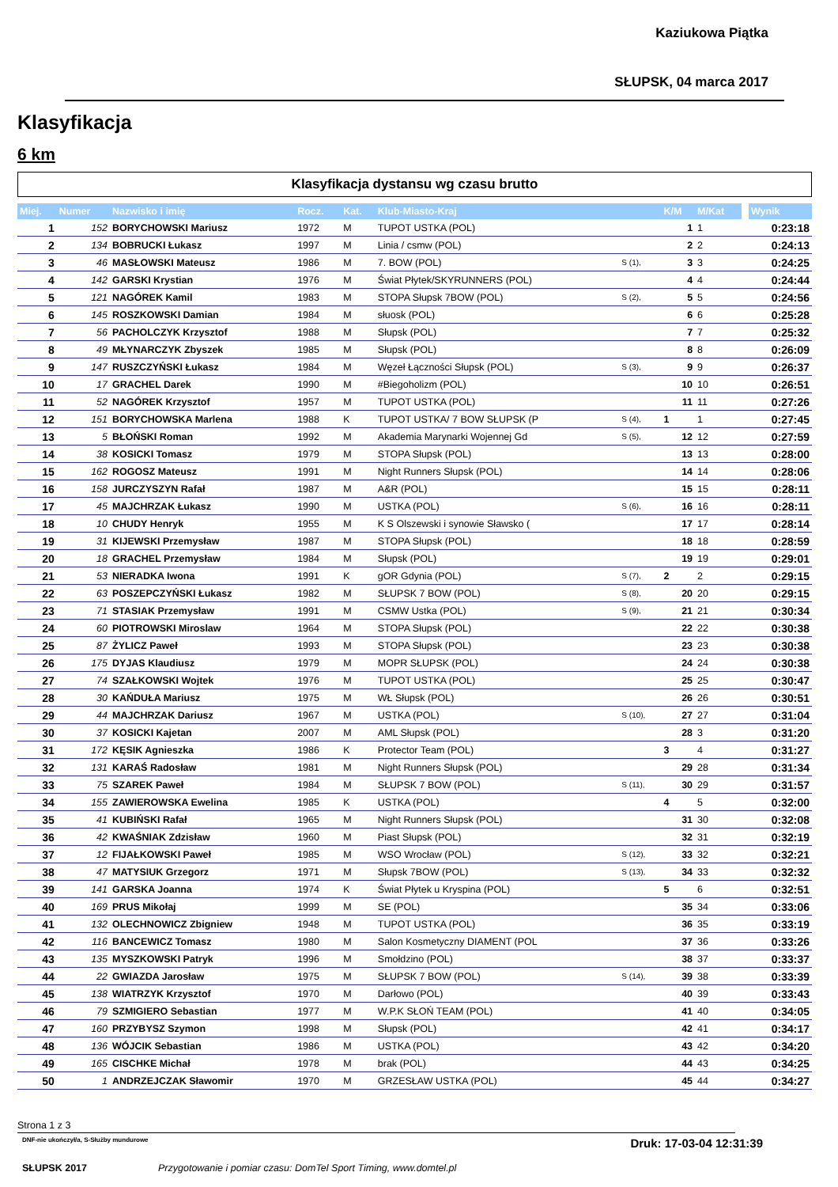Kaziukowa Piątka
SŁUPSK, 04 marca 2017
Klasyfikacja
6 km
Klasyfikacja dystansu wg czasu brutto
| Miej. | Numer | Nazwisko i imię | Rocz. | Kat. | Klub-Miasto-Kraj | | K/M | M/Kat | | Wynik |
| --- | --- | --- | --- | --- | --- | --- | --- | --- | --- | --- |
| 1 | 152 | BORYCHOWSKI Mariusz | 1972 | M | TUPOT USTKA (POL) | | 1 | 1 | | 0:23:18 |
| 2 | 134 | BOBRUCKI Łukasz | 1997 | M | Linia / csmw (POL) | | 2 | 2 | | 0:24:13 |
| 3 | 46 | MASŁOWSKI Mateusz | 1986 | M | 7. BOW (POL) | S (1), | 3 | 3 | | 0:24:25 |
| 4 | 142 | GARSKI Krystian | 1976 | M | Świat Płytek/SKYRUNNERS (POL) | | 4 | 4 | | 0:24:44 |
| 5 | 121 | NAGÓREK Kamil | 1983 | M | STOPA Słupsk 7BOW (POL) | S (2), | 5 | 5 | | 0:24:56 |
| 6 | 145 | ROSZKOWSKI Damian | 1984 | M | słuosk (POL) | | 6 | 6 | | 0:25:28 |
| 7 | 56 | PACHOLCZYK Krzysztof | 1988 | M | Słupsk (POL) | | 7 | 7 | | 0:25:32 |
| 8 | 49 | MŁYNARCZYK Zbyszek | 1985 | M | Słupsk (POL) | | 8 | 8 | | 0:26:09 |
| 9 | 147 | RUSZCZYŃSKI Łukasz | 1984 | M | Węzeł Łączności Słupsk (POL) | S (3), | 9 | 9 | | 0:26:37 |
| 10 | 17 | GRACHEL Darek | 1990 | M | #Biegoholizm (POL) | | 10 | 10 | | 0:26:51 |
| 11 | 52 | NAGÓREK Krzysztof | 1957 | M | TUPOT USTKA (POL) | | 11 | 11 | | 0:27:26 |
| 12 | 151 | BORYCHOWSKA Marlena | 1988 | K | TUPOT USTKA/ 7 BOW SŁUPSK (P | S (4), | 1 | 1 | | 0:27:45 |
| 13 | 5 | BŁOŃSKI Roman | 1992 | M | Akademia Marynarki Wojennej Gd | S (5), | 12 | 12 | | 0:27:59 |
| 14 | 38 | KOSICKI Tomasz | 1979 | M | STOPA Słupsk (POL) | | 13 | 13 | | 0:28:00 |
| 15 | 162 | ROGOSZ Mateusz | 1991 | M | Night Runners Słupsk (POL) | | 14 | 14 | | 0:28:06 |
| 16 | 158 | JURCZYSZYN Rafał | 1987 | M | A&R (POL) | | 15 | 15 | | 0:28:11 |
| 17 | 45 | MAJCHRZAK Łukasz | 1990 | M | USTKA (POL) | S (6), | 16 | 16 | | 0:28:11 |
| 18 | 10 | CHUDY Henryk | 1955 | M | K S Olszewski i synowie Sławsko ( | | 17 | 17 | | 0:28:14 |
| 19 | 31 | KIJEWSKI Przemysław | 1987 | M | STOPA Słupsk (POL) | | 18 | 18 | | 0:28:59 |
| 20 | 18 | GRACHEL Przemysław | 1984 | M | Słupsk (POL) | | 19 | 19 | | 0:29:01 |
| 21 | 53 | NIERADKA Iwona | 1991 | K | gOR Gdynia (POL) | S (7), | 2 | 2 | | 0:29:15 |
| 22 | 63 | POSZEPCZYŃSKI Łukasz | 1982 | M | SŁUPSK 7 BOW (POL) | S (8), | 20 | 20 | | 0:29:15 |
| 23 | 71 | STASIAK Przemysław | 1991 | M | CSMW Ustka (POL) | S (9), | 21 | 21 | | 0:30:34 |
| 24 | 60 | PIOTROWSKI Miroslaw | 1964 | M | STOPA Słupsk (POL) | | 22 | 22 | | 0:30:38 |
| 25 | 87 | ŻYLICZ Paweł | 1993 | M | STOPA Słupsk (POL) | | 23 | 23 | | 0:30:38 |
| 26 | 175 | DYJAS Klaudiusz | 1979 | M | MOPR SŁUPSK (POL) | | 24 | 24 | | 0:30:38 |
| 27 | 74 | SZAŁKOWSKI Wojtek | 1976 | M | TUPOT USTKA (POL) | | 25 | 25 | | 0:30:47 |
| 28 | 30 | KAŃDUŁA Mariusz | 1975 | M | WŁ Słupsk (POL) | | 26 | 26 | | 0:30:51 |
| 29 | 44 | MAJCHRZAK Dariusz | 1967 | M | USTKA (POL) | S (10), | 27 | 27 | | 0:31:04 |
| 30 | 37 | KOSICKI Kajetan | 2007 | M | AML Słupsk (POL) | | 28 | 3 | | 0:31:20 |
| 31 | 172 | KĘSIK Agnieszka | 1986 | K | Protector Team (POL) | | 3 | 4 | | 0:31:27 |
| 32 | 131 | KARAŚ Radosław | 1981 | M | Night Runners Słupsk (POL) | | 29 | 28 | | 0:31:34 |
| 33 | 75 | SZAREK Paweł | 1984 | M | SŁUPSK 7 BOW (POL) | S (11), | 30 | 29 | | 0:31:57 |
| 34 | 155 | ZAWIEROWSKA Ewelina | 1985 | K | USTKA (POL) | | 4 | 5 | | 0:32:00 |
| 35 | 41 | KUBIŃSKI Rafał | 1965 | M | Night Runners Słupsk (POL) | | 31 | 30 | | 0:32:08 |
| 36 | 42 | KWAŚNIAK Zdzisław | 1960 | M | Piast Słupsk (POL) | | 32 | 31 | | 0:32:19 |
| 37 | 12 | FIJAŁKOWSKI Paweł | 1985 | M | WSO Wrocław (POL) | S (12), | 33 | 32 | | 0:32:21 |
| 38 | 47 | MATYSIUK Grzegorz | 1971 | M | Słupsk 7BOW (POL) | S (13), | 34 | 33 | | 0:32:32 |
| 39 | 141 | GARSKA Joanna | 1974 | K | Świat Płytek u Kryspina (POL) | | 5 | 6 | | 0:32:51 |
| 40 | 169 | PRUS Mikołaj | 1999 | M | SE (POL) | | 35 | 34 | | 0:33:06 |
| 41 | 132 | OLECHNOWICZ Zbigniew | 1948 | M | TUPOT USTKA (POL) | | 36 | 35 | | 0:33:19 |
| 42 | 116 | BANCEWICZ Tomasz | 1980 | M | Salon Kosmetyczny DIAMENT (POL | | 37 | 36 | | 0:33:26 |
| 43 | 135 | MYSZKOWSKI Patryk | 1996 | M | Smołdzino (POL) | | 38 | 37 | | 0:33:37 |
| 44 | 22 | GWIAZDA Jarosław | 1975 | M | SŁUPSK 7 BOW (POL) | S (14), | 39 | 38 | | 0:33:39 |
| 45 | 138 | WIATRZYK Krzysztof | 1970 | M | Darłowo (POL) | | 40 | 39 | | 0:33:43 |
| 46 | 79 | SZMIGIERO Sebastian | 1977 | M | W.P.K SŁOŃ TEAM (POL) | | 41 | 40 | | 0:34:05 |
| 47 | 160 | PRZYBYSZ Szymon | 1998 | M | Słupsk (POL) | | 42 | 41 | | 0:34:17 |
| 48 | 136 | WÓJCIK Sebastian | 1986 | M | USTKA (POL) | | 43 | 42 | | 0:34:20 |
| 49 | 165 | CISCHKE Michał | 1978 | M | brak (POL) | | 44 | 43 | | 0:34:25 |
| 50 | 1 | ANDRZEJCZAK Sławomir | 1970 | M | GRZESŁAW USTKA (POL) | | 45 | 44 | | 0:34:27 |
Strona 1 z 3
DNF-nie ukończył/a, S-Służby mundurowe Druk: 17-03-04 12:31:39
SŁUPSK 2017 Przygotowanie i pomiar czasu: DomTel Sport Timing, www.domtel.pl